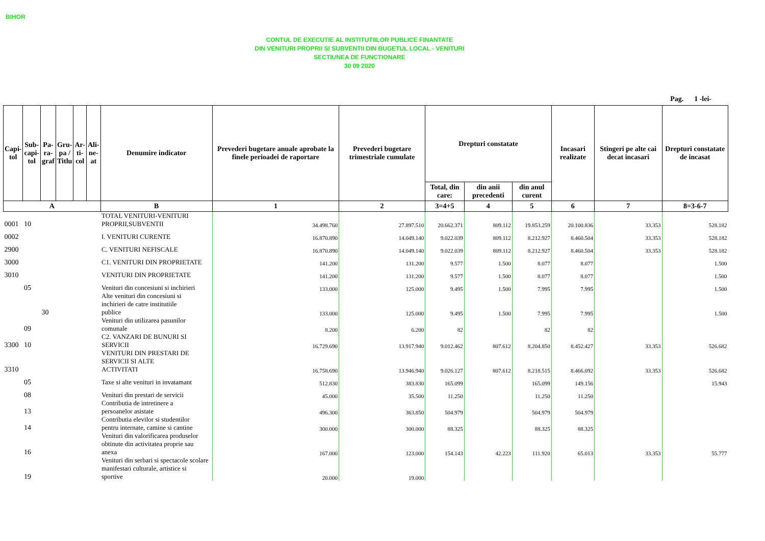BIHOR
CONTUL DE EXECUTIE AL INSTITUTIILOR PUBLICE FINANTATE
DIN VENITURI PROPRII SI SUBVENTII DIN BUGETUL LOCAL - VENITURI
SECTIUNEA DE FUNCTIONARE
30 09 2020
Pag. 1 -lei-
| Capi- tol | Sub- capi- tol | Pa- ra- graf | Gru- pa / Titlu | Ar- ti- col | Ali- ne- at | Denumire indicator | Prevederi bugetare anuale aprobate la finele perioadei de raportare | Prevederi bugetare trimestriale cumulate | Drepturi constatate | | | Incasari realizate | Stingeri pe alte cai decat incasari | Drepturi constatate de incasat |
| --- | --- | --- | --- | --- | --- | --- | --- | --- | --- | --- | --- | --- | --- | --- |
| | | | | | | | | | Total, din care: | din anii precedenti | din anul curent | | | |
| A | | | | | | B | 1 | 2 | 3=4+5 | 4 | 5 | 6 | 7 | 8=3-6-7 |
| 0001 | 10 | | | | | TOTAL VENITURI-VENITURI PROPRII,SUBVENTII | 34.498.760 | 27.897.510 | 20.662.371 | 809.112 | 19.853.259 | 20.100.836 | 33.353 | 528.182 |
| 0002 | | | | | | I. VENITURI CURENTE | 16.870.890 | 14.049.140 | 9.022.039 | 809.112 | 8.212.927 | 8.460.504 | 33.353 | 528.182 |
| 2900 | | | | | | C. VENITURI NEFISCALE | 16.870.890 | 14.049.140 | 9.022.039 | 809.112 | 8.212.927 | 8.460.504 | 33.353 | 528.182 |
| 3000 | | | | | | C1. VENITURI DIN PROPRIETATE | 141.200 | 131.200 | 9.577 | 1.500 | 8.077 | 8.077 | | 1.500 |
| 3010 | | | | | | VENITURI DIN PROPRIETATE | 141.200 | 131.200 | 9.577 | 1.500 | 8.077 | 8.077 | | 1.500 |
| | 05 | | | | | Venituri din concesiuni si inchirieri | 133.000 | 125.000 | 9.495 | 1.500 | 7.995 | 7.995 | | 1.500 |
| | | 30 | | | | Alte venituri din concesiuni si inchirieri de catre institutiile publice | 133.000 | 125.000 | 9.495 | 1.500 | 7.995 | 7.995 | | 1.500 |
| | 09 | | | | | Venituri din utilizarea pasunilor comunale | 8.200 | 6.200 | 82 | | 82 | 82 | | |
| 3300 | 10 | | | | | C2. VANZARI DE BUNURI SI SERVICII | 16.729.690 | 13.917.940 | 9.012.462 | 807.612 | 8.204.850 | 8.452.427 | 33.353 | 526.682 |
| 3310 | | | | | | VENITURI DIN PRESTARI DE SERVICII SI ALTE ACTIVITATI | 16.758.690 | 13.946.940 | 9.026.127 | 807.612 | 8.218.515 | 8.466.092 | 33.353 | 526.682 |
| | 05 | | | | | Taxe si alte venituri in invatamant | 512.830 | 383.830 | 165.099 | | 165.099 | 149.156 | | 15.943 |
| | 08 | | | | | Venituri din prestari de servicii | 45.000 | 35.500 | 11.250 | | 11.250 | 11.250 | | |
| | 13 | | | | | Contributia de intretinere a persoanelor asistate | 496.300 | 363.850 | 504.979 | | 504.979 | 504.979 | | |
| | 14 | | | | | Contributia elevilor si studentilor pentru internate, camine si cantine | 300.000 | 300.000 | 88.325 | | 88.325 | 88.325 | | |
| | 16 | | | | | Venituri din valorificarea produselor obtinute din activitatea proprie sau anexa | 167.000 | 123.000 | 154.143 | 42.223 | 111.920 | 65.013 | 33.353 | 55.777 |
| | 19 | | | | | Venituri din serbari si spectacole scolare manifestari culturale, artistice si sportive | 20.000 | 19.000 | | | | | | |